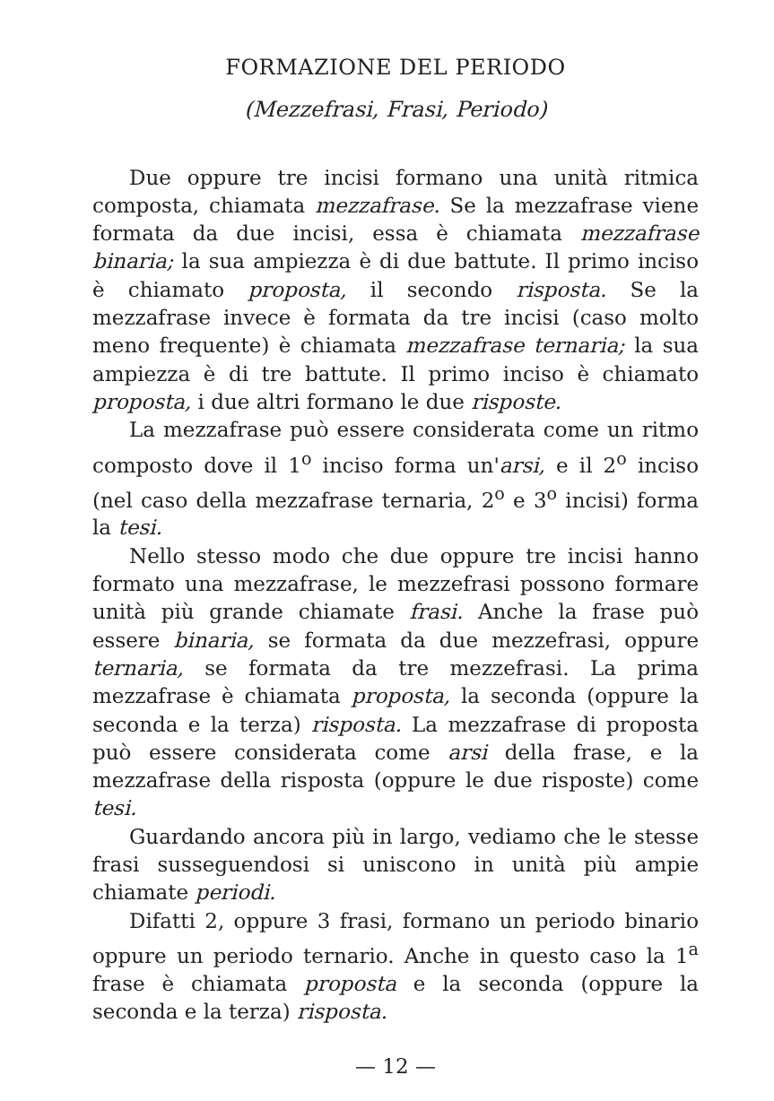FORMAZIONE DEL PERIODO
(Mezzefrasi, Frasi, Periodo)
Due oppure tre incisi formano una unità ritmica composta, chiamata mezzafrase. Se la mezzafrase viene formata da due incisi, essa è chiamata mezzafrase binaria; la sua ampiezza è di due battute. Il primo inciso è chiamato proposta, il secondo risposta. Se la mezzafrase invece è formata da tre incisi (caso molto meno frequente) è chiamata mezzafrase ternaria; la sua ampiezza è di tre battute. Il primo inciso è chiamato proposta, i due altri formano le due risposte.
La mezzafrase può essere considerata come un ritmo composto dove il 1<sup>o</sup> inciso forma un'arsi, e il 2<sup>o</sup> inciso (nel caso della mezzafrase ternaria, 2<sup>o</sup> e 3<sup>o</sup> incisi) forma la tesi.
Nello stesso modo che due oppure tre incisi hanno formato una mezzafrase, le mezzefrasi possono formare unità più grande chiamate frasi. Anche la frase può essere binaria, se formata da due mezzefrasi, oppure ternaria, se formata da tre mezzefrasi. La prima mezzafrase è chiamata proposta, la seconda (oppure la seconda e la terza) risposta. La mezzafrase di proposta può essere considerata come arsi della frase, e la mezzafrase della risposta (oppure le due risposte) come tesi.
Guardando ancora più in largo, vediamo che le stesse frasi susseguendosi si uniscono in unità più ampie chiamate periodi.
Difatti 2, oppure 3 frasi, formano un periodo binario oppure un periodo ternario. Anche in questo caso la 1<sup>a</sup> frase è chiamata proposta e la seconda (oppure la seconda e la terza) risposta.
— 12 —